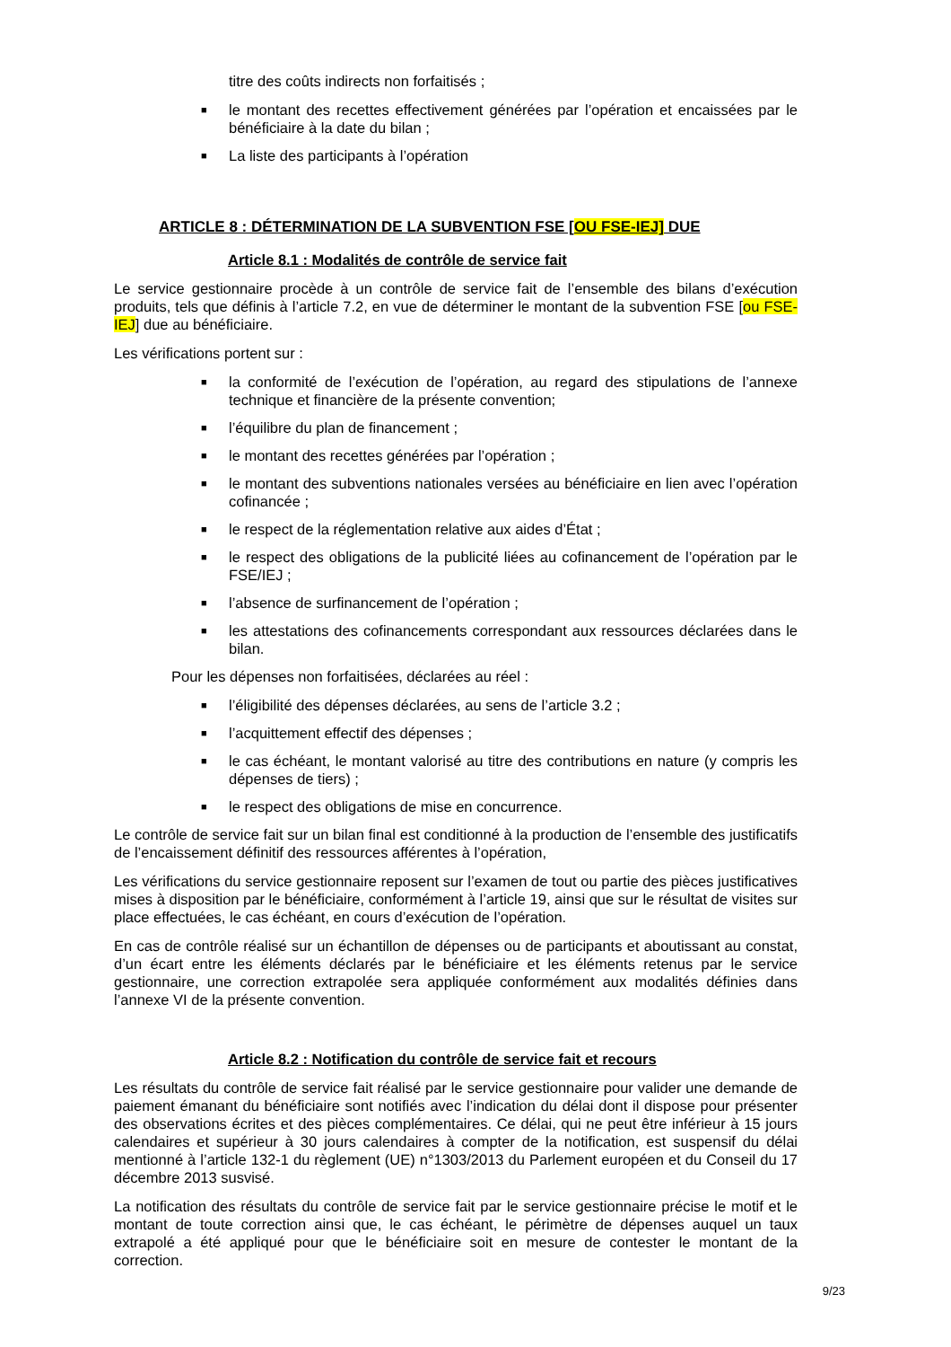titre des coûts indirects non forfaitisés ;
■ le montant des recettes effectivement générées par l’opération et encaissées par le bénéficiaire à la date du bilan ;
■ La liste des participants à l’opération
ARTICLE 8 : DÉTERMINATION DE LA SUBVENTION FSE [OU FSE-IEJ] DUE
Article 8.1 : Modalités de contrôle de service fait
Le service gestionnaire procède à un contrôle de service fait de l’ensemble des bilans d’exécution produits, tels que définis à l’article 7.2, en vue de déterminer le montant de la subvention FSE [ou FSE-IEJ] due au bénéficiaire.
Les vérifications portent sur :
■ la conformité de l’exécution de l’opération, au regard des stipulations de l’annexe technique et financière de la présente convention;
■ l’équilibre du plan de financement ;
■ le montant des recettes générées par l’opération ;
■ le montant des subventions nationales versées au bénéficiaire en lien avec l’opération cofinancée ;
■ le respect de la réglementation relative aux aides d’État ;
■ le respect des obligations de la publicité liées au cofinancement de l’opération par le FSE/IEJ ;
■ l’absence de surfinancement de l’opération ;
■ les attestations des cofinancements correspondant aux ressources déclarées dans le bilan.
Pour les dépenses non forfaitisées, déclarées au réel :
■ l’éligibilité des dépenses déclarées, au sens de l’article 3.2 ;
■ l’acquittement effectif des dépenses ;
■ le cas échéant, le montant valorisé au titre des contributions en nature (y compris les dépenses de tiers) ;
■ le respect des obligations de mise en concurrence.
Le contrôle de service fait sur un bilan final est conditionné à la production de l’ensemble des justificatifs de l’encaissement définitif des ressources afférentes à l’opération,
Les vérifications du service gestionnaire reposent sur l’examen de tout ou partie des pièces justificatives mises à disposition par le bénéficiaire, conformément à l’article 19, ainsi que sur le résultat de visites sur place effectuées, le cas échéant, en cours d’exécution de l’opération.
En cas de contrôle réalisé sur un échantillon de dépenses ou de participants et aboutissant au constat, d’un écart entre les éléments déclarés par le bénéficiaire et les éléments retenus par le service gestionnaire, une correction extrapolée sera appliquée conformément aux modalités définies dans l’annexe VI de la présente convention.
Article 8.2 : Notification du contrôle de service fait et recours
Les résultats du contrôle de service fait réalisé par le service gestionnaire pour valider une demande de paiement émanant du bénéficiaire sont notifiés avec l’indication du délai dont il dispose pour présenter des observations écrites et des pièces complémentaires. Ce délai, qui ne peut être inférieur à 15 jours calendaires et supérieur à 30 jours calendaires à compter de la notification, est suspensif du délai mentionné à l’article 132-1 du règlement (UE) n°1303/2013 du Parlement européen et du Conseil du 17 décembre 2013 susvisé.
La notification des résultats du contrôle de service fait par le service gestionnaire précise le motif et le montant de toute correction ainsi que, le cas échéant, le périmètre de dépenses auquel un taux extrapolé a été appliqué pour que le bénéficiaire soit en mesure de contester le montant de la correction.
9/23